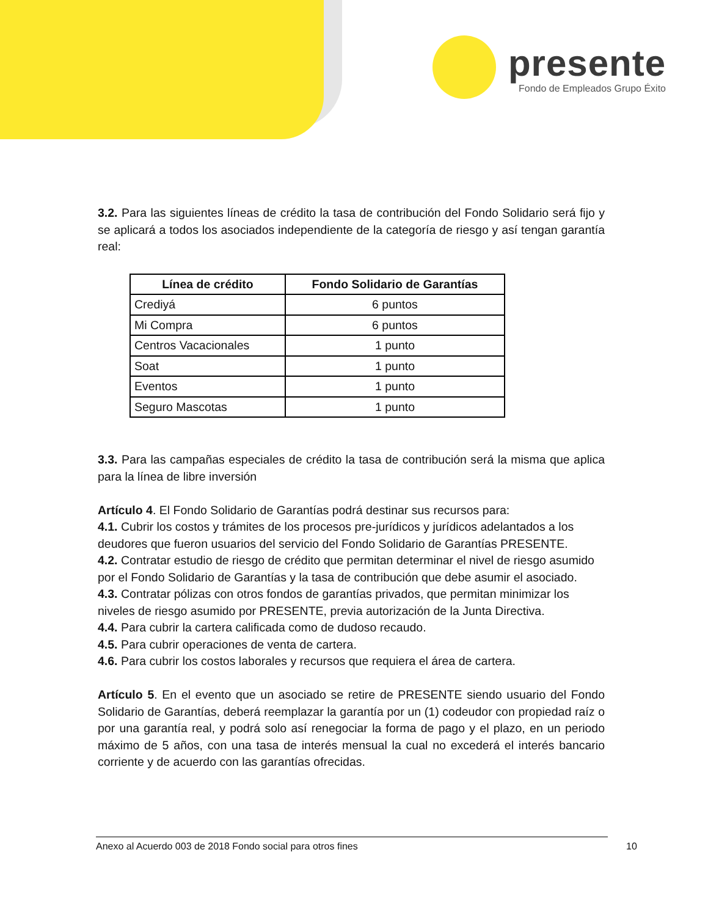presente
Fondo de Empleados Grupo Éxito
3.2. Para las siguientes líneas de crédito la tasa de contribución del Fondo Solidario será fijo y se aplicará a todos los asociados independiente de la categoría de riesgo y así tengan garantía real:
| Línea de crédito | Fondo Solidario de Garantías |
| --- | --- |
| Crediyá | 6 puntos |
| Mi Compra | 6 puntos |
| Centros Vacacionales | 1 punto |
| Soat | 1 punto |
| Eventos | 1 punto |
| Seguro Mascotas | 1 punto |
3.3. Para las campañas especiales de crédito la tasa de contribución será la misma que aplica para la línea de libre inversión
Artículo 4. El Fondo Solidario de Garantías podrá destinar sus recursos para:
4.1. Cubrir los costos y trámites de los procesos pre-jurídicos y jurídicos adelantados a los deudores que fueron usuarios del servicio del Fondo Solidario de Garantías PRESENTE.
4.2. Contratar estudio de riesgo de crédito que permitan determinar el nivel de riesgo asumido por el Fondo Solidario de Garantías y la tasa de contribución que debe asumir el asociado.
4.3. Contratar pólizas con otros fondos de garantías privados, que permitan minimizar los niveles de riesgo asumido por PRESENTE, previa autorización de la Junta Directiva.
4.4. Para cubrir la cartera calificada como de dudoso recaudo.
4.5. Para cubrir operaciones de venta de cartera.
4.6. Para cubrir los costos laborales y recursos que requiera el área de cartera.
Artículo 5. En el evento que un asociado se retire de PRESENTE siendo usuario del Fondo Solidario de Garantías, deberá reemplazar la garantía por un (1) codeudor con propiedad raíz o por una garantía real, y podrá solo así renegociar la forma de pago y el plazo, en un periodo máximo de 5 años, con una tasa de interés mensual la cual no excederá el interés bancario corriente y de acuerdo con las garantías ofrecidas.
Anexo al Acuerdo 003 de 2018 Fondo social para otros fines 10